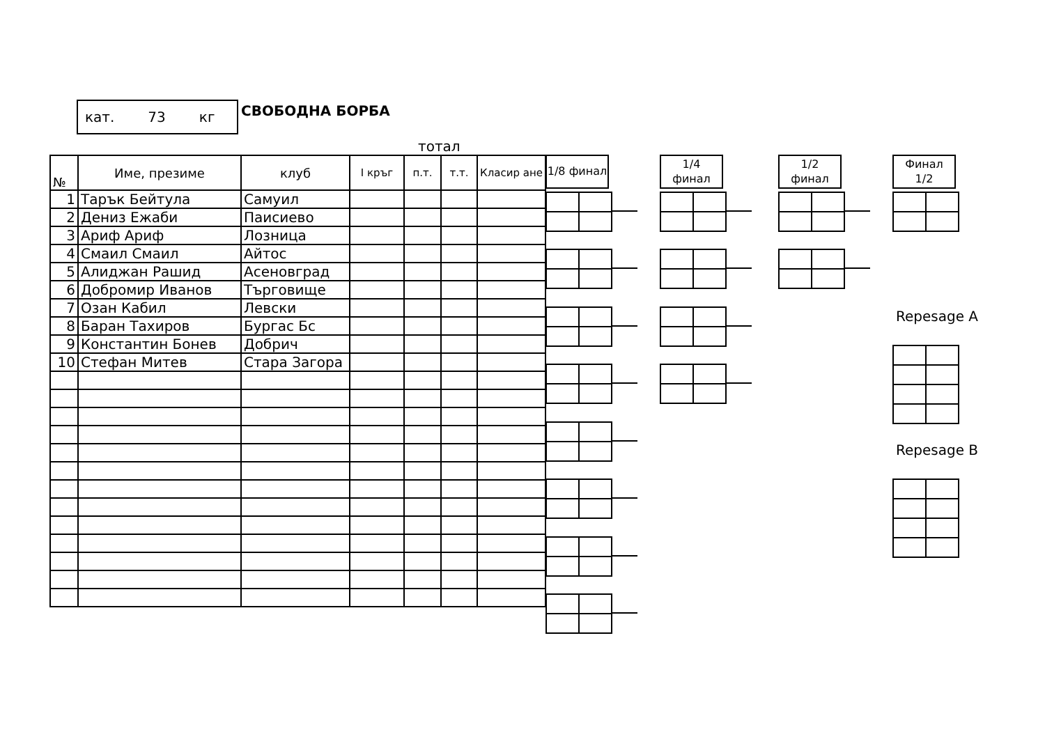кат. 73 кг
СВОБОДНА БОРБА
тотал
| № | Име, презиме | клуб | I кръг | п.т. | т.т. | Класир ане |
| --- | --- | --- | --- | --- | --- | --- |
| 1 | Тарък Бейтула | Самуил | | | | |
| 2 | Дениз Ежаби | Паисиево | | | | |
| 3 | Ариф Ариф | Лозница | | | | |
| 4 | Смаил Смаил | Айтос | | | | |
| 5 | Алиджан Рашид | Асеновград | | | | |
| 6 | Добромир Иванов | Търговище | | | | |
| 7 | Озан Кабил | Левски | | | | |
| 8 | Баран Тахиров | Бургас Бс | | | | |
| 9 | Константин Бонев | Добрич | | | | |
| 10 | Стефан Митев | Стара Загора | | | | |
1/8 финал
1/4
финал
1/2
финал
Финал
1/2
Repesage A
Repesage B